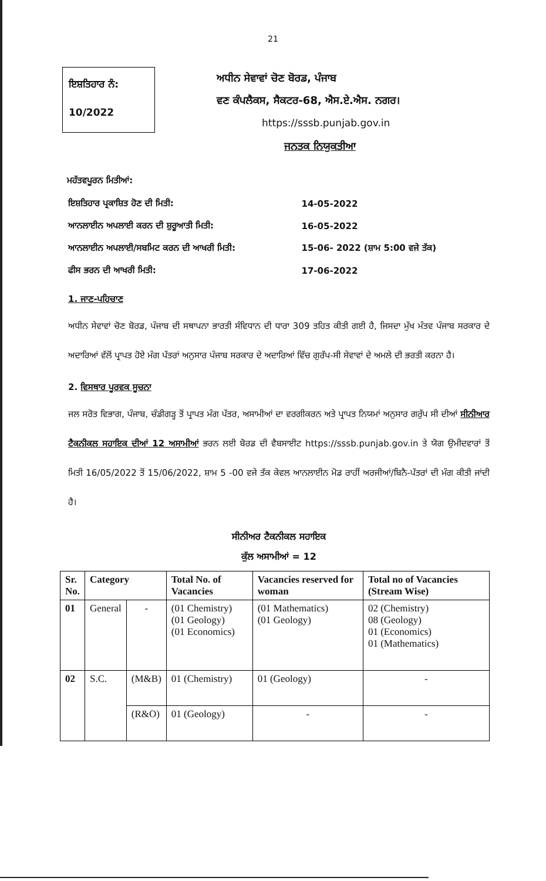21
ਇਸ਼ਤਿਹਾਰ ਨੰ:
10/2022
ਅਧੀਨ ਸੇਵਾਵਾਂ ਚੋਣ ਬੋਰਡ, ਪੰਜਾਬ
ਵਣ ਕੰਪਲੈਕਸ, ਸੈਕਟਰ-68, ਐਸ.ਏ.ਐਸ. ਨਗਰ।
https://sssb.punjab.gov.in
ਜਨਤਕ ਨਿਯੁਕਤੀਆ
ਮਹੱਤਵਪੂਰਨ ਮਿਤੀਆਂ:
| ਇਸ਼ਤਿਹਾਰ ਪ੍ਰਕਾਸ਼ਿਤ ਹੋਣ ਦੀ ਮਿਤੀ: | 14-05-2022 |
| ਆਨਲਾਈਨ ਅਪਲਾਈ ਕਰਨ ਦੀ ਸ਼ੁਰੂਆਤੀ ਮਿਤੀ: | 16-05-2022 |
| ਆਨਲਾਈਨ ਅਪਲਾਈ/ਸਬਮਿਟ ਕਰਨ ਦੀ ਆਖਰੀ ਮਿਤੀ: | 15-06- 2022 (ਸ਼ਾਮ 5:00 ਵਜੇ ਤੱਕ) |
| ਫੀਸ ਭਰਨ ਦੀ ਆਖਰੀ ਮਿਤੀ: | 17-06-2022 |
1. ਜਾਣ-ਪਹਿਚਾਣ
ਅਧੀਨ ਸੇਵਾਵਾਂ ਚੋਣ ਬੋਰਡ, ਪੰਜਾਬ ਦੀ ਸਥਾਪਨਾ ਭਾਰਤੀ ਸੰਵਿਧਾਨ ਦੀ ਧਾਰਾ 309 ਤਹਿਤ ਕੀਤੀ ਗਈ ਹੈ, ਜਿਸਦਾ ਮੁੱਖ ਮੰਤਵ ਪੰਜਾਬ ਸਰਕਾਰ ਦੇ ਅਦਾਰਿਆਂ ਵੱਲੋਂ ਪ੍ਰਾਪਤ ਹੋਏ ਮੰਗ ਪੱਤਰਾਂ ਅਨੁਸਾਰ ਪੰਜਾਬ ਸਰਕਾਰ ਦੇ ਅਦਾਰਿਆਂ ਵਿੱਚ ਗੁਰੱਪ-ਸੀ ਸੇਵਾਵਾਂ ਦੇ ਅਮਲੇ ਦੀ ਭਰਤੀ ਕਰਨਾ ਹੈ।
2. ਵਿਸਥਾਰ ਪੂਰਵਕ ਸੂਚਨਾ
ਜਲ ਸਰੋਤ ਵਿਭਾਗ, ਪੰਜਾਬ, ਚੰਡੀਗੜ੍ਹ ਤੋਂ ਪ੍ਰਾਪਤ ਮੰਗ ਪੱਤਰ, ਅਸਾਮੀਆਂ ਦਾ ਵਰਗੀਕਰਨ ਅਤੇ ਪ੍ਰਾਪਤ ਨਿਯਮਾਂ ਅਨੁਸਾਰ ਗਰੁੱਪ ਸੀ ਦੀਆਂ ਸੀਨੀਆਰ ਟੈਕਨੀਕਲ ਸਹਾਇਕ ਦੀਆਂ 12 ਅਸਾਮੀਆਂ ਭਰਨ ਲਈ ਬੋਰਡ ਦੀ ਵੈਬਸਾਈਟ https://sssb.punjab.gov.in ਤੇ ਯੋਗ ਉਮੀਦਵਾਰਾਂ ਤੋਂ ਮਿਤੀ 16/05/2022 ਤੋਂ 15/06/2022, ਸ਼ਾਮ 5 -00 ਵਜੇ ਤੱਕ ਕੇਵਲ ਆਨਲਾਈਨ ਮੋਡ ਰਾਹੀਂ ਅਰਜੀਆਂ/ਬਿਨੈ-ਪੱਤਰਾਂ ਦੀ ਮੰਗ ਕੀਤੀ ਜਾਂਦੀ ਹੈ।
ਸੀਨੀਅਰ ਟੈਕਨੀਕਲ ਸਹਾਇਕ
ਕੁੱਲ ਅਸਾਮੀਆਂ = 12
| Sr. No. | Category | | Total No. of Vacancies | Vacancies reserved for woman | Total no of Vacancies (Stream Wise) |
| --- | --- | --- | --- | --- | --- |
| 01 | General | - | (01 Chemistry) (01 Geology) (01 Economics) | (01 Mathematics) (01 Geology) | 02 (Chemistry) 08 (Geology) 01 (Economics) 01 (Mathematics) |
| 02 | S.C. | (M&B) | 01 (Chemistry) | 01 (Geology) | - |
| | | (R&O) | 01 (Geology) | - | - |